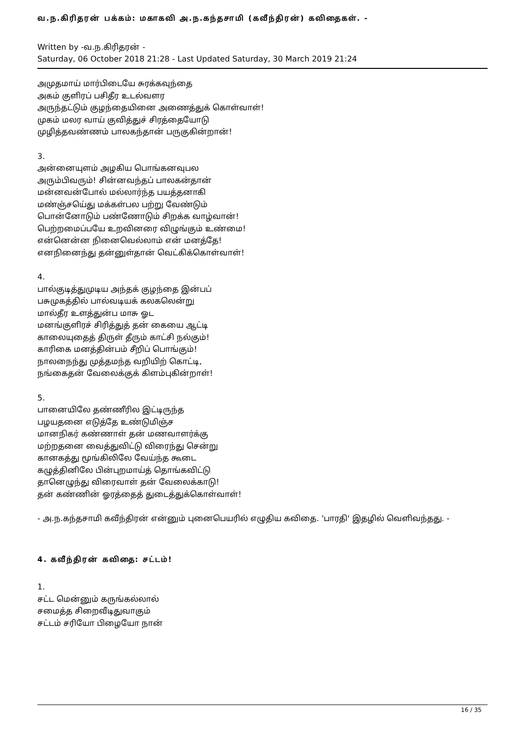வ.ந.கிரிதரன் பக்கம்: மகாகவி அ.ந.கந்தசாமி (கவீந்திரன்) கவிதைகள். -
Written by -வ.ந.கிரிதரன் -
Saturday, 06 October 2018 21:28 - Last Updated Saturday, 30 March 2019 21:24
அமுதமாய் மார்பிடையே சுரக்கவுந்தை
அகம் குளிரப் பசிதீர உடல்வளர
அருந்தட்டும் குழந்தையினை அணைத்துக் கொள்வாள்!
முகம் மலர வாய் குவித்துச் சிரத்தையோடு
முழித்தவண்ணம் பாலகந்தான் பருகுகின்றான்!
3.
அன்னையுளம் அழகிய பொங்கனவுபல
அரும்பிவரும்! சின்னவந்தப் பாலகன்தான்
மன்னவன்போல் மல்லார்ந்த பயத்தனாகி
மண்ஞ்சயெ்து மக்கள்பல பற்று வேண்டும்
பொன்னோடும் பண்ணோடும் சிறக்க வாழ்வான்!
பெற்றமைப்பயே உறவினரை விழுங்கும் உண்மை!
என்னென்ன நினைவெல்லாம் என் மனத்தே!
எனநினைந்து தன்னுள்தான் வெட்கிக்கொள்வாள்!
4.
பால்குடித்துமுடிய அந்தக் குழந்தை இன்பப்
பசுமுகத்தில் பால்வடியக் கலகலென்று
மால்தீர உளத்துன்ப மாசு ஓட
மனங்குளிரச் சிரித்துத் தன் கையை ஆட்டி
காலையுதைத் திருள் தீரும் காட்சி நல்கும்!
காரிகை மனத்தின்பம் சீறிப் பொங்கும்!
நாலநைந்து முத்தமந்த வறியிற் கொட்டி,
நங்கைதன் வேலைக்குக் கிளம்புகின்றாள்!
5.
பானையிலே தண்ணீரில இட்டிருந்த
பழயதனை எடுத்தே உண்டுமிஞ்ச
மானநிகர் கண்ணாள் தன் மணவாளர்க்கு
மற்றதனை வைத்துவிட்டு விரைந்து சென்று
கானகத்து மூங்கிலிலே வேய்ந்த கூடை
கழுத்தினிலே பின்புறமாய்த் தொங்கவிட்டு
தானெழுந்து விரைவாள் தன் வேலைக்காடு!
தன் கண்ணின் ஓரத்தைத் துடைத்துக்கொள்வாள்!
- அ.ந.கந்தசாமி கவீந்திரன் என்னும் புனைபெயரில் எழுதிய கவிதை. 'பாரதி' இதழில் வெளிவந்தது. -
4. கவீந்திரன் கவிதை: சட்டம்!
1.
சட்ட மென்னும் கருங்கல்லால்
சமைத்த சிறைவீடிதுவாகும்
சட்டம் சரியோ பிழையோ நான்
16 / 35